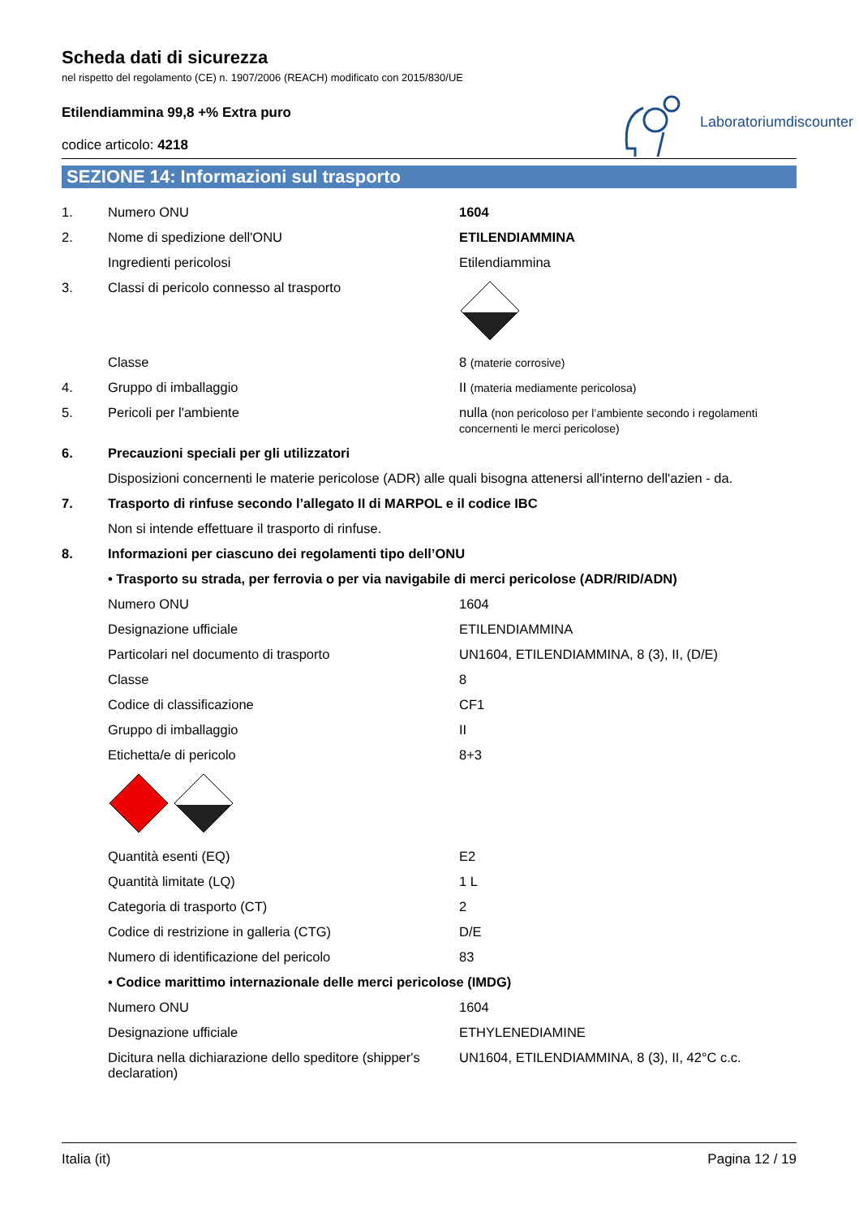Scheda dati di sicurezza
nel rispetto del regolamento (CE) n. 1907/2006 (REACH) modificato con 2015/830/UE
Etilendiammina 99,8 +% Extra puro
codice articolo: 4218
Laboratoriumdiscounter
SEZIONE 14: Informazioni sul trasporto
| 1. | Numero ONU | 1604 |
| 2. | Nome di spedizione dell'ONU | ETILENDIAMMINA |
| | Ingredienti pericolosi | Etilendiammina |
| 3. | Classi di pericolo connesso al trasporto | |
| | Classe | 8 (materie corrosive) |
| 4. | Gruppo di imballaggio | II (materia mediamente pericolosa) |
| 5. | Pericoli per l'ambiente | nulla (non pericoloso per l’ambiente secondo i regolamenti concernenti le merci pericolose) |
| 6. | Precauzioni speciali per gli utilizzatori | |
| | Disposizioni concernenti le materie pericolose (ADR) alle quali bisogna attenersi all'interno dell'azien - da. | |
| 7. | Trasporto di rinfuse secondo l’allegato II di MARPOL e il codice IBC | |
| | Non si intende effettuare il trasporto di rinfuse. | |
| 8. | Informazioni per ciascuno dei regolamenti tipo dell’ONU | |
| | • Trasporto su strada, per ferrovia o per via navigabile di merci pericolose (ADR/RID/ADN) | |
| | Numero ONU | 1604 |
| | Designazione ufficiale | ETILENDIAMMINA |
| | Particolari nel documento di trasporto | UN1604, ETILENDIAMMINA, 8 (3), II, (D/E) |
| | Classe | 8 |
| | Codice di classificazione | CF1 |
| | Gruppo di imballaggio | II |
| | Etichetta/e di pericolo | 8+3 |
| | Quantità esenti (EQ) | E2 |
| | Quantità limitate (LQ) | 1 L |
| | Categoria di trasporto (CT) | 2 |
| | Codice di restrizione in galleria (CTG) | D/E |
| | Numero di identificazione del pericolo | 83 |
| | • Codice marittimo internazionale delle merci pericolose (IMDG) | |
| | Numero ONU | 1604 |
| | Designazione ufficiale | ETHYLENEDIAMINE |
| | Dicitura nella dichiarazione dello speditore (shipper's declaration) | UN1604, ETILENDIAMMINA, 8 (3), II, 42°C c.c. |
Italia (it) Pagina 12 / 19